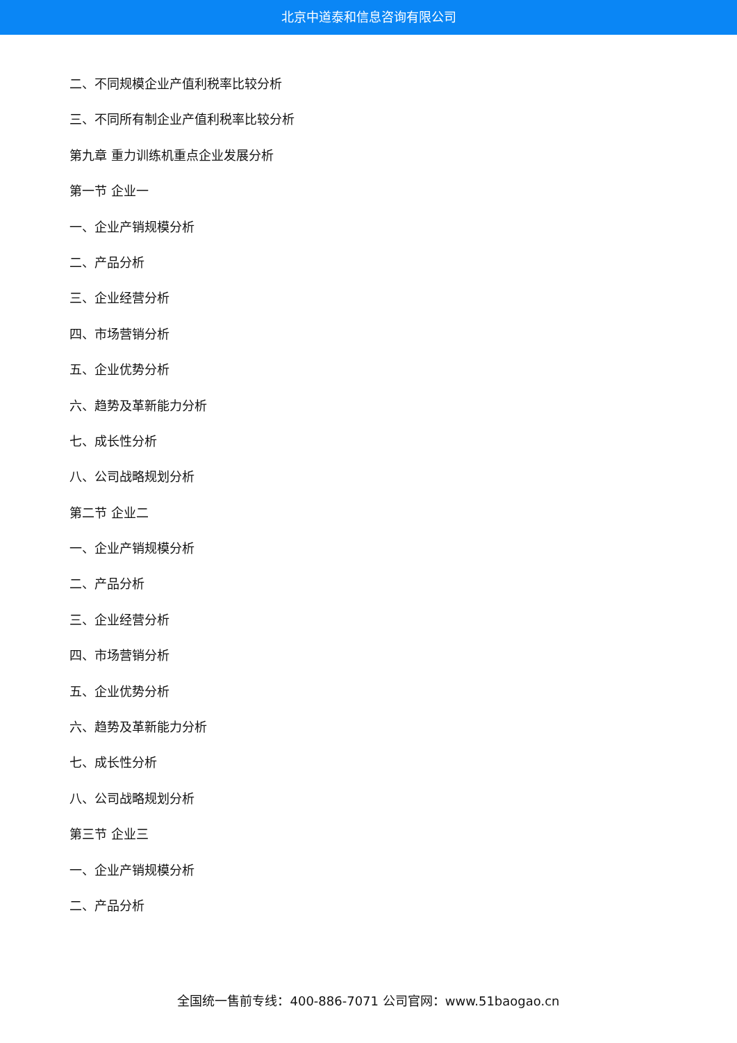北京中道泰和信息咨询有限公司
二、不同规模企业产值利税率比较分析
三、不同所有制企业产值利税率比较分析
第九章 重力训练机重点企业发展分析
第一节 企业一
一、企业产销规模分析
二、产品分析
三、企业经营分析
四、市场营销分析
五、企业优势分析
六、趋势及革新能力分析
七、成长性分析
八、公司战略规划分析
第二节 企业二
一、企业产销规模分析
二、产品分析
三、企业经营分析
四、市场营销分析
五、企业优势分析
六、趋势及革新能力分析
七、成长性分析
八、公司战略规划分析
第三节 企业三
一、企业产销规模分析
二、产品分析
全国统一售前专线：400-886-7071 公司官网：www.51baogao.cn